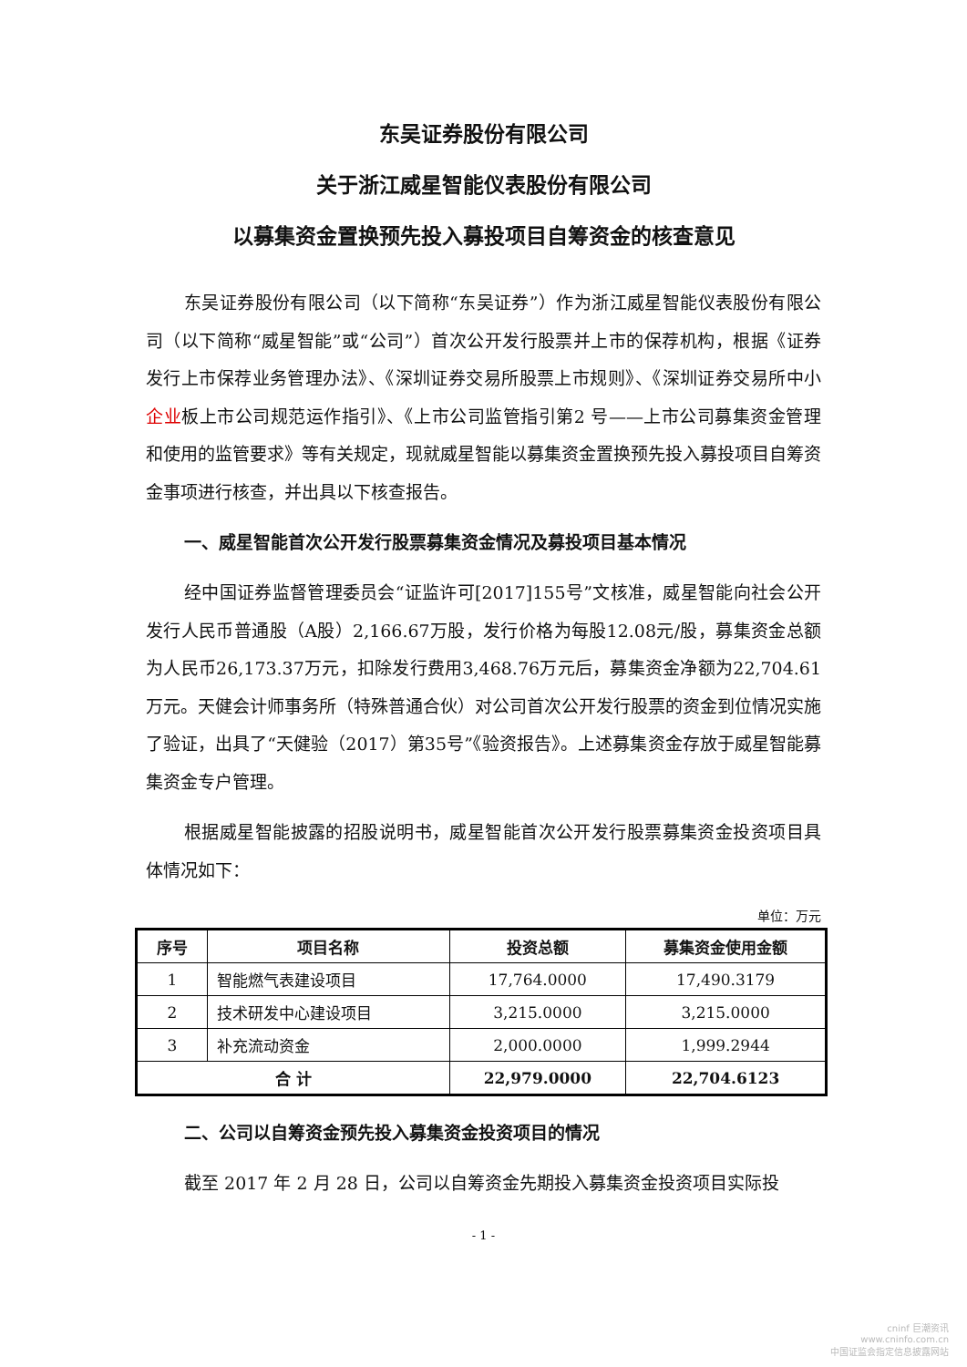东吴证券股份有限公司
关于浙江威星智能仪表股份有限公司
以募集资金置换预先投入募投项目自筹资金的核查意见
东吴证券股份有限公司（以下简称“东吴证券”）作为浙江威星智能仪表股份有限公司（以下简称“威星智能”或“公司”）首次公开发行股票并上市的保荐机构，根据《证券发行上市保荐业务管理办法》、《深圳证券交易所股票上市规则》、《深圳证券交易所中小企业板上市公司规范运作指引》、《上市公司监管指引第2 号——上市公司募集资金管理和使用的监管要求》等有关规定，现就威星智能以募集资金置换预先投入募投项目自筹资金事项进行核查，并出具以下核查报告。
一、威星智能首次公开发行股票募集资金情况及募投项目基本情况
经中国证券监督管理委员会“证监许可[2017]155号”文核准，威星智能向社会公开发行人民币普通股（A股）2,166.67万股，发行价格为每股12.08元/股，募集资金总额为人民币26,173.37万元，扣除发行费用3,468.76万元后，募集资金净额为22,704.61万元。天健会计师事务所（特殊普通合伙）对公司首次公开发行股票的资金到位情况实施了验证，出具了“天健验（2017）第35号”《验资报告》。上述募集资金存放于威星智能募集资金专户管理。
根据威星智能披露的招股说明书，威星智能首次公开发行股票募集资金投资项目具体情况如下：
单位：万元
| 序号 | 项目名称 | 投资总额 | 募集资金使用金额 |
| --- | --- | --- | --- |
| 1 | 智能燃气表建设项目 | 17,764.0000 | 17,490.3179 |
| 2 | 技术研发中心建设项目 | 3,215.0000 | 3,215.0000 |
| 3 | 补充流动资金 | 2,000.0000 | 1,999.2944 |
| 合 计 | | 22,979.0000 | 22,704.6123 |
二、公司以自筹资金预先投入募集资金投资项目的情况
截至 2017 年 2 月 28 日，公司以自筹资金先期投入募集资金投资项目实际投
- 1 -
cninf 巨潮资讯
www.cninfo.com.cn
中国证监会指定信息披露网站